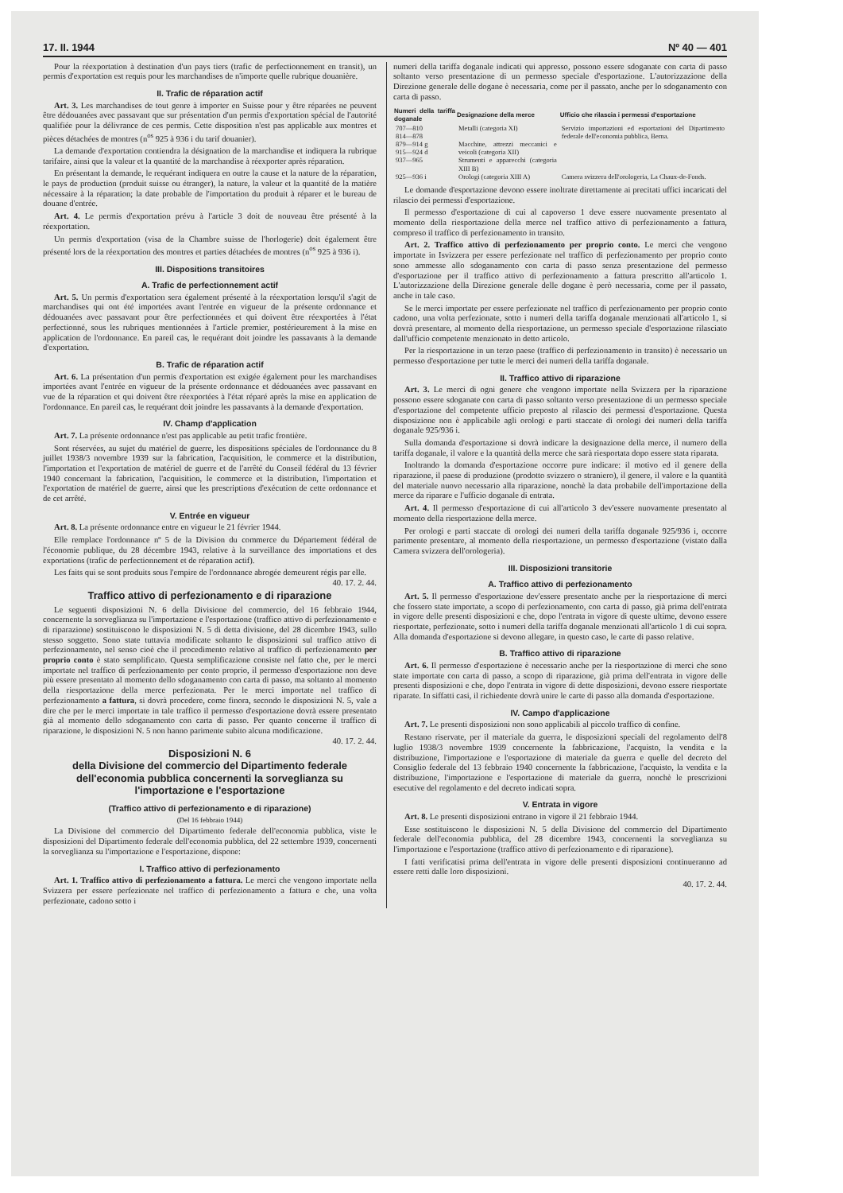17. II. 1944 Nº 40 — 401
Pour la réexportation à destination d'un pays tiers (trafic de perfectionnement en transit), un permis d'exportation est requis pour les marchandises de n'importe quelle rubrique douanière.
II. Trafic de réparation actif
Art. 3. Les marchandises de tout genre à importer en Suisse pour y être réparées ne peuvent être dédouanées avec passavant que sur présentation d'un permis d'exportation spécial de l'autorité qualifiée pour la délivrance de ces permis. Cette disposition n'est pas applicable aux montres et pièces détachées de montres (n<sup>os</sup> 925 à 936 i du tarif douanier).
La demande d'exportation contiendra la désignation de la marchandise et indiquera la rubrique tarifaire, ainsi que la valeur et la quantité de la marchandise à réexporter après réparation.
En présentant la demande, le requérant indiquera en outre la cause et la nature de la réparation, le pays de production (produit suisse ou étranger), la nature, la valeur et la quantité de la matière nécessaire à la réparation; la date probable de l'importation du produit à réparer et le bureau de douane d'entrée.
Art. 4. Le permis d'exportation prévu à l'article 3 doit de nouveau être présenté à la réexportation.
Un permis d'exportation (visa de la Chambre suisse de l'horlogerie) doit également être présenté lors de la réexportation des montres et parties détachées de montres (n<sup>os</sup> 925 à 936 i).
III. Dispositions transitoires
A. Trafic de perfectionnement actif
Art. 5. Un permis d'exportation sera également présenté à la réexportation lorsqu'il s'agit de marchandises qui ont été importées avant l'entrée en vigueur de la présente ordonnance et dédouanées avec passavant pour être perfectionnées et qui doivent être réexportées à l'état perfectionné, sous les rubriques mentionnées à l'article premier, postérieurement à la mise en application de l'ordonnance. En pareil cas, le requérant doit joindre les passavants à la demande d'exportation.
B. Trafic de réparation actif
Art. 6. La présentation d'un permis d'exportation est exigée également pour les marchandises importées avant l'entrée en vigueur de la présente ordonnance et dédouanées avec passavant en vue de la réparation et qui doivent être réexportées à l'état réparé après la mise en application de l'ordonnance. En pareil cas, le requérant doit joindre les passavants à la demande d'exportation.
IV. Champ d'application
Art. 7. La présente ordonnance n'est pas applicable au petit trafic frontière.
Sont réservées, au sujet du matériel de guerre, les dispositions spéciales de l'ordonnance du 8 juillet 1938/3 novembre 1939 sur la fabrication, l'acquisition, le commerce et la distribution, l'importation et l'exportation de matériel de guerre et de l'arrêté du Conseil fédéral du 13 février 1940 concernant la fabrication, l'acquisition, le commerce et la distribution, l'importation et l'exportation de matériel de guerre, ainsi que les prescriptions d'exécution de cette ordonnance et de cet arrêté.
V. Entrée en vigueur
Art. 8. La présente ordonnance entre en vigueur le 21 février 1944.
Elle remplace l'ordonnance nº 5 de la Division du commerce du Département fédéral de l'économie publique, du 28 décembre 1943, relative à la surveillance des importations et des exportations (trafic de perfectionnement et de réparation actif).
Les faits qui se sont produits sous l'empire de l'ordonnance abrogée demeurent régis par elle. 40. 17. 2. 44.
Traffico attivo di perfezionamento e di riparazione
Le seguenti disposizioni N. 6 della Divisione del commercio, del 16 febbraio 1944, concernente la sorveglianza su l'importazione e l'esportazione (traffico attivo di perfezionamento e di riparazione) sostituiscono le disposizioni N. 5 di detta divisione, del 28 dicembre 1943, sullo stesso soggetto. Sono state tuttavia modificate soltanto le disposizioni sul traffico attivo di perfezionamento, nel senso cioè che il procedimento relativo al traffico di perfezionamento per proprio conto è stato semplificato. Questa semplificazione consiste nel fatto che, per le merci importate nel traffico di perfezionamento per conto proprio, il permesso d'esportazione non deve più essere presentato al momento dello sdoganamento con carta di passo, ma soltanto al momento della riesportazione della merce perfezionata. Per le merci importate nel traffico di perfezionamento a fattura, si dovrà procedere, come finora, secondo le disposizioni N. 5, vale a dire che per le merci importate in tale traffico il permesso d'esportazione dovrà essere presentato già al momento dello sdoganamento con carta di passo. Per quanto concerne il traffico di riparazione, le disposizioni N. 5 non hanno parimente subito alcuna modificazione. 40. 17. 2. 44.
Disposizioni N. 6
della Divisione del commercio del Dipartimento federale dell'economia pubblica concernenti la sorveglianza su l'importazione e l'esportazione
(Traffico attivo di perfezionamento e di riparazione)
(Del 16 febbraio 1944)
La Divisione del commercio del Dipartimento federale dell'economia pubblica, viste le disposizioni del Dipartimento federale dell'economia pubblica, del 22 settembre 1939, concernenti la sorveglianza su l'importazione e l'esportazione, dispone:
I. Traffico attivo di perfezionamento
Art. 1. Traffico attivo di perfezionamento a fattura. Le merci che vengono importate nella Svizzera per essere perfezionate nel traffico di perfezionamento a fattura e che, una volta perfezionate, cadono sotto i
numeri della tariffa doganale indicati qui appresso, possono essere sdoganate con carta di passo soltanto verso presentazione di un permesso speciale d'esportazione. L'autorizzazione della Direzione generale delle dogane è necessaria, come per il passato, anche per lo sdoganamento con carta di passo.
| Numeri della tariffa doganale | Designazione della merce | Ufficio che rilascia i permessi d'esportazione |
| --- | --- | --- |
| 707—810 | Metalli (categoria XI) | Servizio importazioni ed esportazioni del Dipartimento federale dell'economia pubblica, Berna. |
| 814—878 | | |
| 879—914 g 915—924 d | Macchine, attrezzi meccanici e veicoli (categoria XII) | |
| 937—965 | Strumenti e apparecchi (categoria XIII B) | |
| 925—936 i | Orologi (categoria XIII A) | Camera svizzera dell'orologeria, La Chaux-de-Fonds. |
Le domande d'esportazione devono essere inoltrate direttamente ai precitati uffici incaricati del rilascio dei permessi d'esportazione.
Il permesso d'esportazione di cui al capoverso 1 deve essere nuovamente presentato al momento della riesportazione della merce nel traffico attivo di perfezionamento a fattura, compreso il traffico di perfezionamento in transito.
Art. 2. Traffico attivo di perfezionamento per proprio conto. Le merci che vengono importate in Isvizzera per essere perfezionate nel traffico di perfezionamento per proprio conto sono ammesse allo sdoganamento con carta di passo senza presentazione del permesso d'esportazione per il traffico attivo di perfezionamento a fattura prescritto all'articolo 1. L'autorizzazione della Direzione generale delle dogane è però necessaria, come per il passato, anche in tale caso.
Se le merci importate per essere perfezionate nel traffico di perfezionamento per proprio conto cadono, una volta perfezionate, sotto i numeri della tariffa doganale menzionati all'articolo 1, si dovrà presentare, al momento della riesportazione, un permesso speciale d'esportazione rilasciato dall'ufficio competente menzionato in detto articolo.
Per la riesportazione in un terzo paese (traffico di perfezionamento in transito) è necessario un permesso d'esportazione per tutte le merci dei numeri della tariffa doganale.
II. Traffico attivo di riparazione
Art. 3. Le merci di ogni genere che vengono importate nella Svizzera per la riparazione possono essere sdoganate con carta di passo soltanto verso presentazione di un permesso speciale d'esportazione del competente ufficio preposto al rilascio dei permessi d'esportazione. Questa disposizione non è applicabile agli orologi e parti staccate di orologi dei numeri della tariffa doganale 925/936 i.
Sulla domanda d'esportazione si dovrà indicare la designazione della merce, il numero della tariffa doganale, il valore e la quantità della merce che sarà riesportata dopo essere stata riparata.
Inoltrando la domanda d'esportazione occorre pure indicare: il motivo ed il genere della riparazione, il paese di produzione (prodotto svizzero o straniero), il genere, il valore e la quantità del materiale nuovo necessario alla riparazione, nonchè la data probabile dell'importazione della merce da riparare e l'ufficio doganale di entrata.
Art. 4. Il permesso d'esportazione di cui all'articolo 3 dev'essere nuovamente presentato al momento della riesportazione della merce.
Per orologi e parti staccate di orologi dei numeri della tariffa doganale 925/936 i, occorre parimente presentare, al momento della riesportazione, un permesso d'esportazione (vistato dalla Camera svizzera dell'orologeria).
III. Disposizioni transitorie
A. Traffico attivo di perfezionamento
Art. 5. Il permesso d'esportazione dev'essere presentato anche per la riesportazione di merci che fossero state importate, a scopo di perfezionamento, con carta di passo, già prima dell'entrata in vigore delle presenti disposizioni e che, dopo l'entrata in vigore di queste ultime, devono essere riesportate, perfezionate, sotto i numeri della tariffa doganale menzionati all'articolo 1 di cui sopra. Alla domanda d'esportazione si devono allegare, in questo caso, le carte di passo relative.
B. Traffico attivo di riparazione
Art. 6. Il permesso d'esportazione è necessario anche per la riesportazione di merci che sono state importate con carta di passo, a scopo di riparazione, già prima dell'entrata in vigore delle presenti disposizioni e che, dopo l'entrata in vigore di dette disposizioni, devono essere riesportate riparate. In siffatti casi, il richiedente dovrà unire le carte di passo alla domanda d'esportazione.
IV. Campo d'applicazione
Art. 7. Le presenti disposizioni non sono applicabili al piccolo traffico di confine.
Restano riservate, per il materiale da guerra, le disposizioni speciali del regolamento dell'8 luglio 1938/3 novembre 1939 concernente la fabbricazione, l'acquisto, la vendita e la distribuzione, l'importazione e l'esportazione di materiale da guerra e quelle del decreto del Consiglio federale del 13 febbraio 1940 concernente la fabbricazione, l'acquisto, la vendita e la distribuzione, l'importazione e l'esportazione di materiale da guerra, nonchè le prescrizioni esecutive del regolamento e del decreto indicati sopra.
V. Entrata in vigore
Art. 8. Le presenti disposizioni entrano in vigore il 21 febbraio 1944.
Esse sostituiscono le disposizioni N. 5 della Divisione del commercio del Dipartimento federale dell'economia pubblica, del 28 dicembre 1943, concernenti la sorveglianza su l'importazione e l'esportazione (traffico attivo di perfezionamento e di riparazione).
I fatti verificatisi prima dell'entrata in vigore delle presenti disposizioni continueranno ad essere retti dalle loro disposizioni.
40. 17. 2. 44.